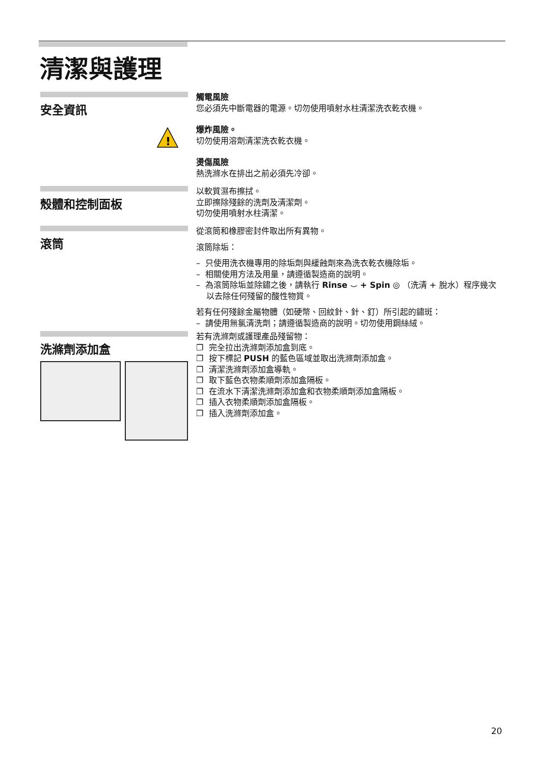清潔與護理
安全資訊
!
觸電風險
您必須先中斷電器的電源。切勿使用噴射水柱清潔洗衣乾衣機。
爆炸風險。
切勿使用溶劑清潔洗衣乾衣機。
燙傷風險
熱洗滌水在排出之前必須先冷卻。
殼體和控制面板
以軟質濕布擦拭。
立即擦除殘餘的洗劑及清潔劑。
切勿使用噴射水柱清潔。
滾筒
從滾筒和橡膠密封件取出所有異物。
滾筒除垢：
– 只使用洗衣機專用的除垢劑與緩蝕劑來為洗衣乾衣機除垢。
– 相關使用方法及用量，請遵循製造商的說明。
– 為滾筒除垢並除鏽之後，請執行 Rinse ⌣ + Spin ◎ （洗清 + 脫水）程序幾次以去除任何殘留的酸性物質。
若有任何殘餘金屬物體（如硬幣、回紋針、針、釘）所引起的鏽斑：
– 請使用無氯清洗劑；請遵循製造商的說明。切勿使用鋼絲絨。
洗滌劑添加盒
若有洗滌劑或護理產品殘留物：
❐ 完全拉出洗滌劑添加盒到底。
❐ 按下標記 PUSH 的藍色區域並取出洗滌劑添加盒。
❐ 清潔洗滌劑添加盒導軌。
❐ 取下藍色衣物柔順劑添加盒隔板。
❐ 在流水下清潔洗滌劑添加盒和衣物柔順劑添加盒隔板。
❐ 插入衣物柔順劑添加盒隔板。
❐ 插入洗滌劑添加盒。
20